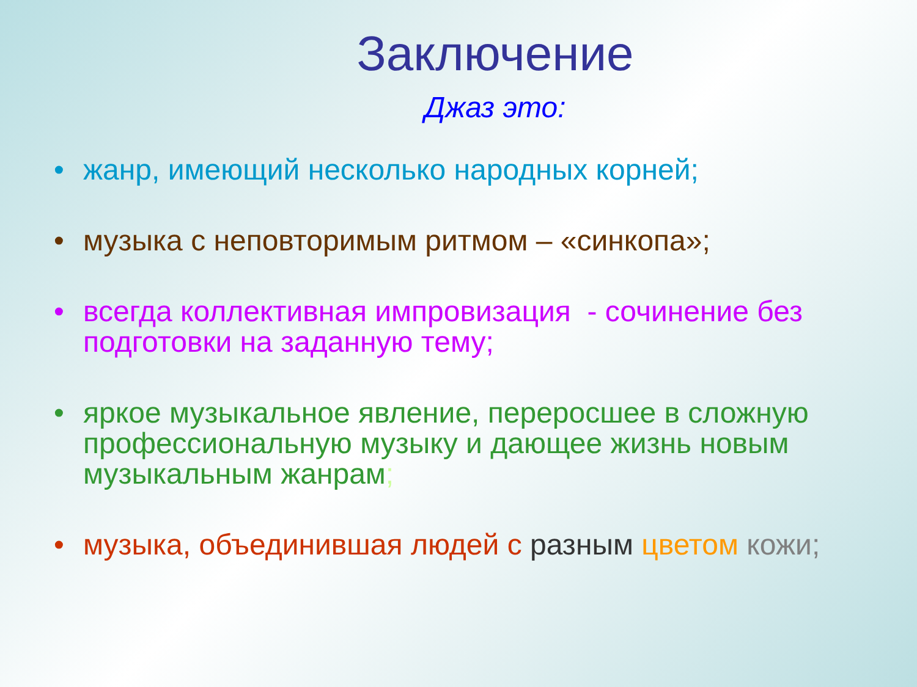Заключение
Джаз это:
• жанр, имеющий несколько народных корней;
• музыка с неповторимым ритмом – «синкопа»;
• всегда коллективная импровизация - сочинение без подготовки на заданную тему;
• яркое музыкальное явление, переросшее в сложную профессиональную музыку и дающее жизнь новым музыкальным жанрам;
• музыка, объединившая людей с разным цветом кожи;